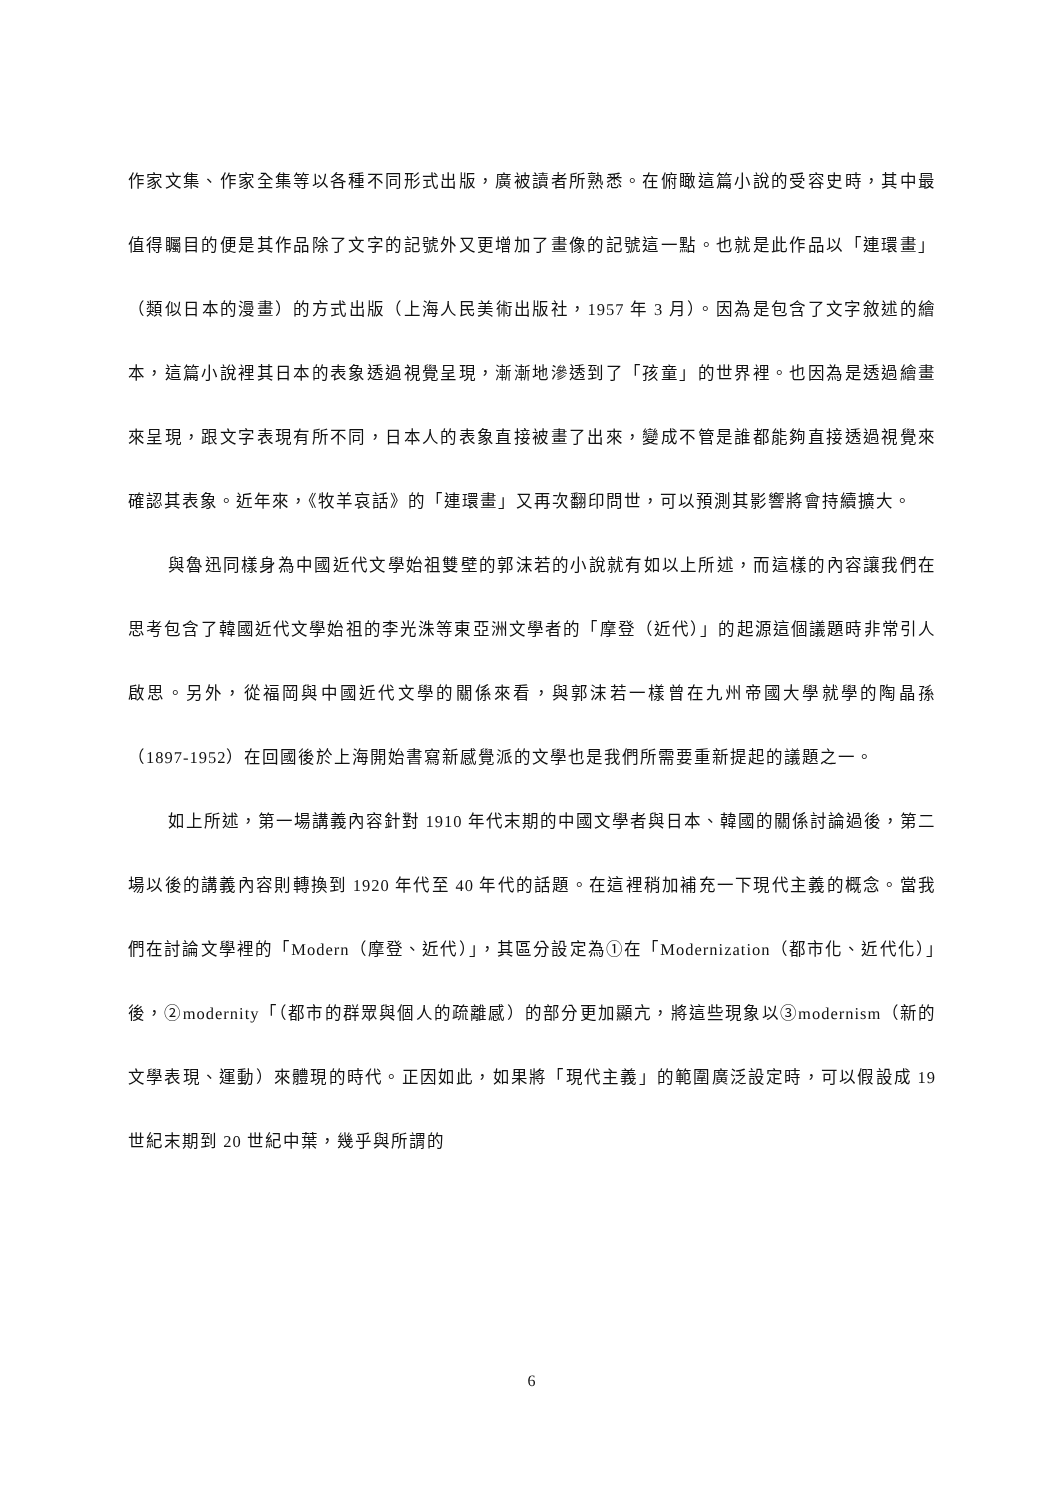作家文集、作家全集等以各種不同形式出版，廣被讀者所熟悉。在俯瞰這篇小說的受容史時，其中最值得矚目的便是其作品除了文字的記號外又更增加了畫像的記號這一點。也就是此作品以「連環畫」（類似日本的漫畫）的方式出版（上海人民美術出版社，1957 年 3 月）。因為是包含了文字敘述的繪本，這篇小說裡其日本的表象透過視覺呈現，漸漸地滲透到了「孩童」的世界裡。也因為是透過繪畫來呈現，跟文字表現有所不同，日本人的表象直接被畫了出來，變成不管是誰都能夠直接透過視覺來確認其表象。近年來，《牧羊哀話》的「連環畫」又再次翻印問世，可以預測其影響將會持續擴大。
與魯迅同樣身為中國近代文學始祖雙壁的郭沫若的小說就有如以上所述，而這樣的內容讓我們在思考包含了韓國近代文學始祖的李光洙等東亞洲文學者的「摩登（近代）」的起源這個議題時非常引人啟思。另外，從福岡與中國近代文學的關係來看，與郭沫若一樣曾在九州帝國大學就學的陶晶孫（1897-1952）在回國後於上海開始書寫新感覺派的文學也是我們所需要重新提起的議題之一。
如上所述，第一場講義內容針對 1910 年代末期的中國文學者與日本、韓國的關係討論過後，第二場以後的講義內容則轉換到 1920 年代至 40 年代的話題。在這裡稍加補充一下現代主義的概念。當我們在討論文學裡的「Modern（摩登、近代）」，其區分設定為①在「Modernization（都市化、近代化）」後，②modernity「（都市的群眾與個人的疏離感）的部分更加顯亢，將這些現象以③modernism（新的文學表現、運動）來體現的時代。正因如此，如果將「現代主義」的範圍廣泛設定時，可以假設成 19 世紀末期到 20 世紀中葉，幾乎與所謂的
6